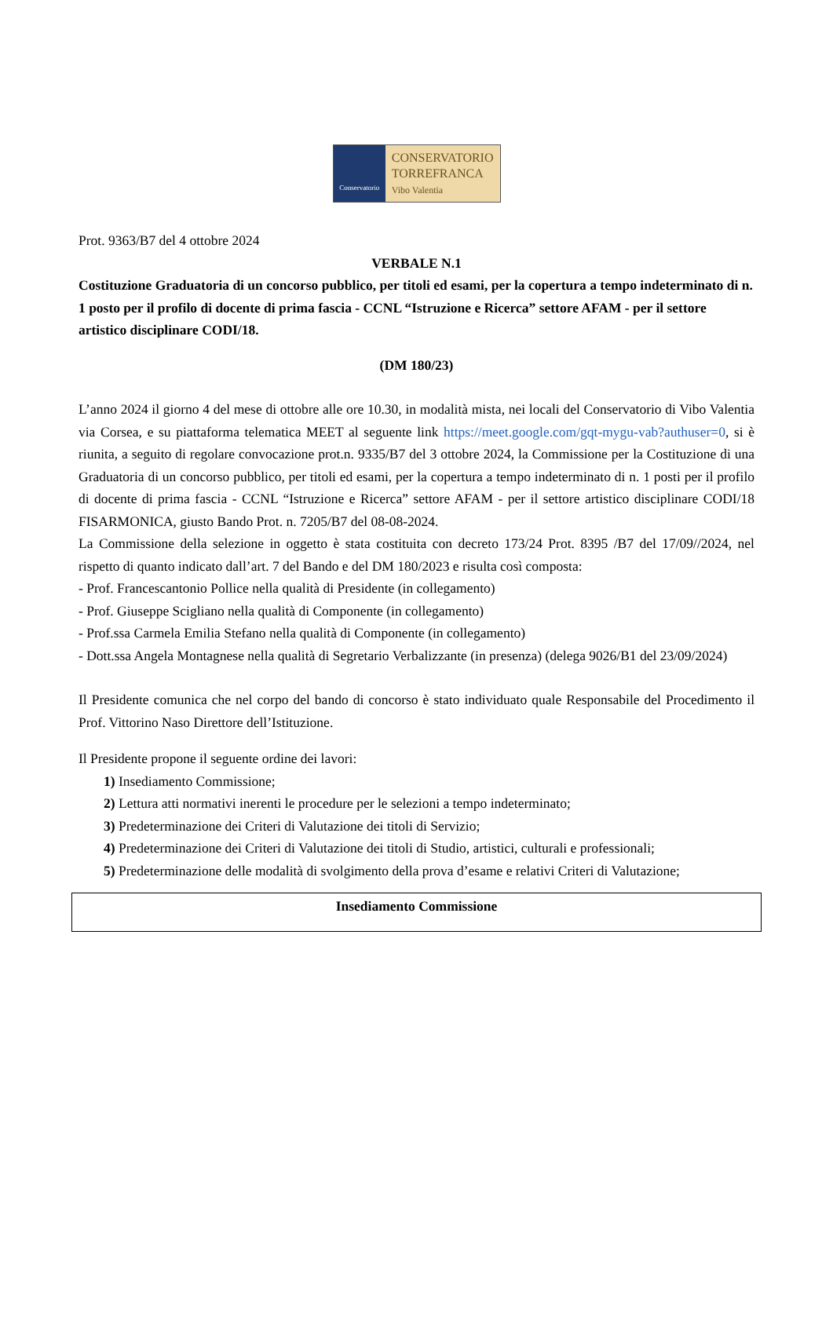Conservatorio
CONSERVATORIO
TORREFRANCA
Vibo Valentia
Prot. 9363/B7 del 4 ottobre 2024
VERBALE N.1
Costituzione Graduatoria di un concorso pubblico, per titoli ed esami, per la copertura a tempo indeterminato di n. 1 posto per il profilo di docente di prima fascia - CCNL “Istruzione e Ricerca” settore AFAM - per il settore artistico disciplinare CODI/18.
(DM 180/23)
L’anno 2024 il giorno 4 del mese di ottobre alle ore 10.30, in modalità mista, nei locali del Conservatorio di Vibo Valentia via Corsea, e su piattaforma telematica MEET al seguente link https://meet.google.com/gqt-mygu-vab?authuser=0, si è riunita, a seguito di regolare convocazione prot.n. 9335/B7 del 3 ottobre 2024, la Commissione per la Costituzione di una Graduatoria di un concorso pubblico, per titoli ed esami, per la copertura a tempo indeterminato di n. 1 posti per il profilo di docente di prima fascia - CCNL “Istruzione e Ricerca” settore AFAM - per il settore artistico disciplinare CODI/18 FISARMONICA, giusto Bando Prot. n. 7205/B7 del 08-08-2024.
La Commissione della selezione in oggetto è stata costituita con decreto 173/24 Prot. 8395 /B7 del 17/09//2024, nel rispetto di quanto indicato dall’art. 7 del Bando e del DM 180/2023 e risulta così composta:
- Prof. Francescantonio Pollice nella qualità di Presidente (in collegamento)
- Prof. Giuseppe Scigliano nella qualità di Componente (in collegamento)
- Prof.ssa Carmela Emilia Stefano nella qualità di Componente (in collegamento)
- Dott.ssa Angela Montagnese nella qualità di Segretario Verbalizzante (in presenza) (delega 9026/B1 del 23/09/2024)
Il Presidente comunica che nel corpo del bando di concorso è stato individuato quale Responsabile del Procedimento il Prof. Vittorino Naso Direttore dell’Istituzione.
Il Presidente propone il seguente ordine dei lavori:
1) Insediamento Commissione;
2) Lettura atti normativi inerenti le procedure per le selezioni a tempo indeterminato;
3) Predeterminazione dei Criteri di Valutazione dei titoli di Servizio;
4) Predeterminazione dei Criteri di Valutazione dei titoli di Studio, artistici, culturali e professionali;
5) Predeterminazione delle modalità di svolgimento della prova d’esame e relativi Criteri di Valutazione;
Insediamento Commissione